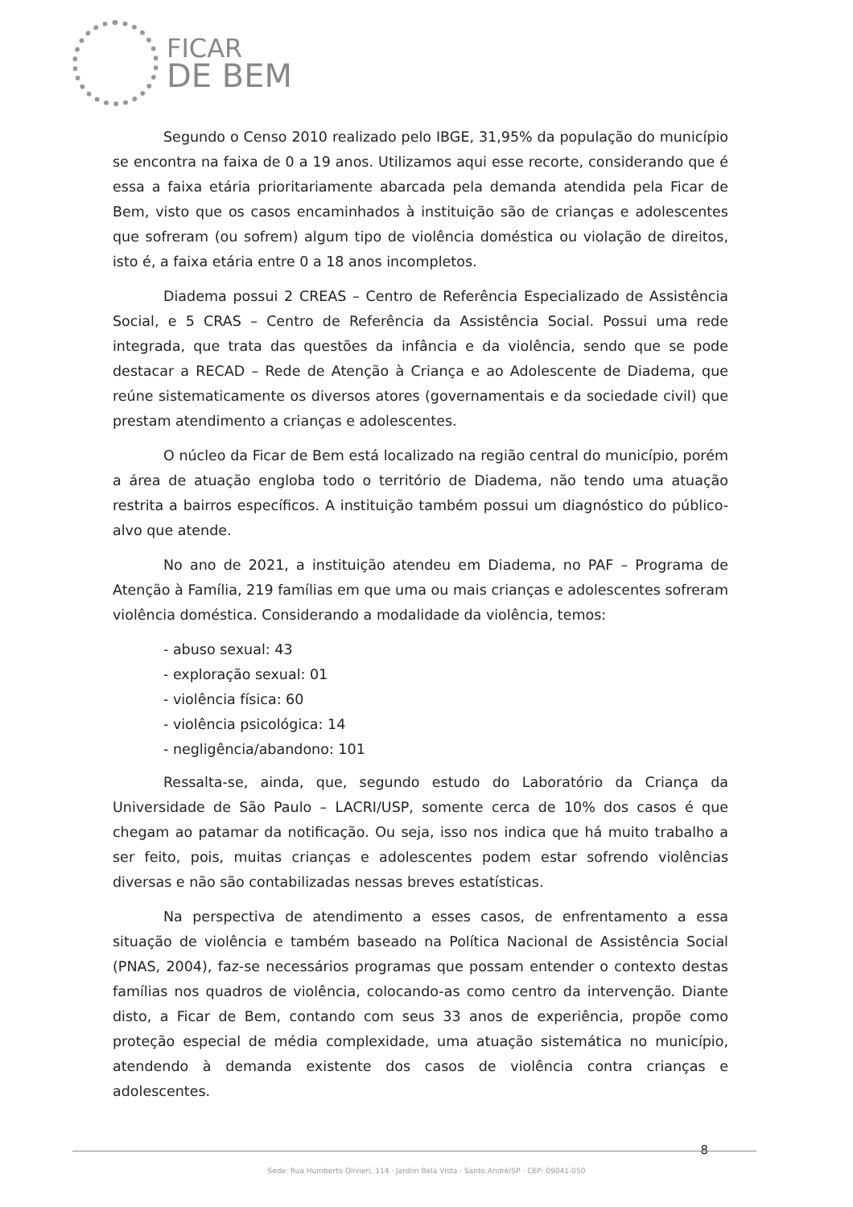FICAR
DE BEM
Segundo o Censo 2010 realizado pelo IBGE, 31,95% da população do município se encontra na faixa de 0 a 19 anos. Utilizamos aqui esse recorte, considerando que é essa a faixa etária prioritariamente abarcada pela demanda atendida pela Ficar de Bem, visto que os casos encaminhados à instituição são de crianças e adolescentes que sofreram (ou sofrem) algum tipo de violência doméstica ou violação de direitos, isto é, a faixa etária entre 0 a 18 anos incompletos.
Diadema possui 2 CREAS – Centro de Referência Especializado de Assistência Social, e 5 CRAS – Centro de Referência da Assistência Social. Possui uma rede integrada, que trata das questões da infância e da violência, sendo que se pode destacar a RECAD – Rede de Atenção à Criança e ao Adolescente de Diadema, que reúne sistematicamente os diversos atores (governamentais e da sociedade civil) que prestam atendimento a crianças e adolescentes.
O núcleo da Ficar de Bem está localizado na região central do município, porém a área de atuação engloba todo o território de Diadema, não tendo uma atuação restrita a bairros específicos. A instituição também possui um diagnóstico do público-alvo que atende.
No ano de 2021, a instituição atendeu em Diadema, no PAF – Programa de Atenção à Família, 219 famílias em que uma ou mais crianças e adolescentes sofreram violência doméstica. Considerando a modalidade da violência, temos:
- abuso sexual: 43
- exploração sexual: 01
- violência física: 60
- violência psicológica: 14
- negligência/abandono: 101
Ressalta-se, ainda, que, segundo estudo do Laboratório da Criança da Universidade de São Paulo – LACRI/USP, somente cerca de 10% dos casos é que chegam ao patamar da notificação. Ou seja, isso nos indica que há muito trabalho a ser feito, pois, muitas crianças e adolescentes podem estar sofrendo violências diversas e não são contabilizadas nessas breves estatísticas.
Na perspectiva de atendimento a esses casos, de enfrentamento a essa situação de violência e também baseado na Política Nacional de Assistência Social (PNAS, 2004), faz-se necessários programas que possam entender o contexto destas famílias nos quadros de violência, colocando-as como centro da intervenção. Diante disto, a Ficar de Bem, contando com seus 33 anos de experiência, propõe como proteção especial de média complexidade, uma atuação sistemática no município, atendendo à demanda existente dos casos de violência contra crianças e adolescentes.
8
Sede: Rua Humberto Olivieri, 114 · Jardim Bela Vista · Santo André/SP · CEP: 09041-050